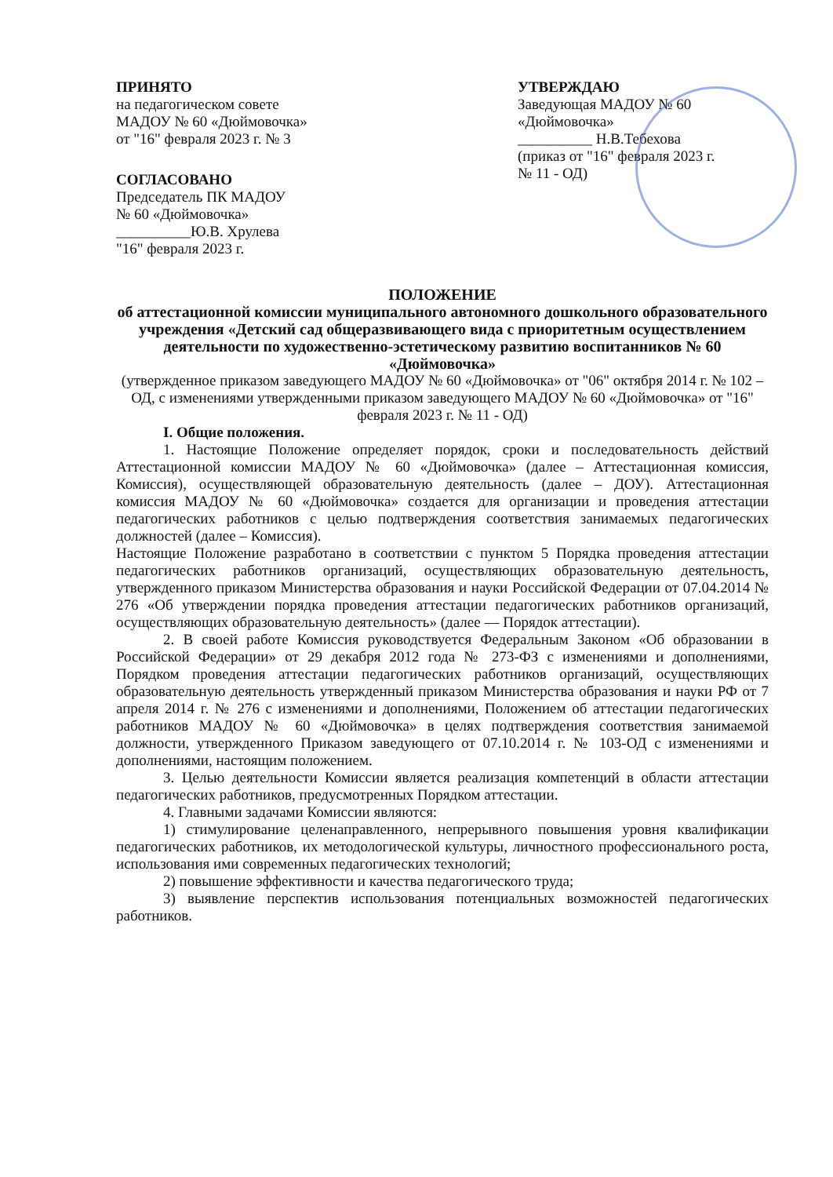ПРИНЯТО
на педагогическом совете
МАДОУ № 60 «Дюймовочка»
от "16" февраля 2023 г. № 3
СОГЛАСОВАНО
Председатель ПК МАДОУ
№ 60 «Дюймовочка»
__________Ю.В. Хрулева
"16" февраля 2023 г.
УТВЕРЖДАЮ
Заведующая МАДОУ № 60
«Дюймовочка»
__________ Н.В.Тебехова
(приказ от "16" февраля 2023 г.
№ 11 - ОД)
ПОЛОЖЕНИЕ
об аттестационной комиссии муниципального автономного дошкольного образовательного учреждения «Детский сад общеразвивающего вида с приоритетным осуществлением деятельности по художественно-эстетическому развитию воспитанников № 60 «Дюймовочка»
(утвержденное приказом заведующего МАДОУ № 60 «Дюймовочка» от "06" октября 2014 г. № 102 – ОД, с изменениями утвержденными приказом заведующего МАДОУ № 60 «Дюймовочка» от "16" февраля 2023 г. № 11 - ОД)
I. Общие положения.
1. Настоящие Положение определяет порядок, сроки и последовательность действий Аттестационной комиссии МАДОУ № 60 «Дюймовочка» (далее – Аттестационная комиссия, Комиссия), осуществляющей образовательную деятельность (далее – ДОУ). Аттестационная комиссия МАДОУ № 60 «Дюймовочка» создается для организации и проведения аттестации педагогических работников с целью подтверждения соответствия занимаемых педагогических должностей (далее – Комиссия).
Настоящие Положение разработано в соответствии с пунктом 5 Порядка проведения аттестации педагогических работников организаций, осуществляющих образовательную деятельность, утвержденного приказом Министерства образования и науки Российской Федерации от 07.04.2014 № 276 «Об утверждении порядка проведения аттестации педагогических работников организаций, осуществляющих образовательную деятельность» (далее — Порядок аттестации).
2. В своей работе Комиссия руководствуется Федеральным Законом «Об образовании в Российской Федерации» от 29 декабря 2012 года № 273-ФЗ с изменениями и дополнениями, Порядком проведения аттестации педагогических работников организаций, осуществляющих образовательную деятельность утвержденный приказом Министерства образования и науки РФ от 7 апреля 2014 г. № 276 с изменениями и дополнениями, Положением об аттестации педагогических работников МАДОУ № 60 «Дюймовочка» в целях подтверждения соответствия занимаемой должности, утвержденного Приказом заведующего от 07.10.2014 г. № 103-ОД с изменениями и дополнениями, настоящим положением.
3. Целью деятельности Комиссии является реализация компетенций в области аттестации педагогических работников, предусмотренных Порядком аттестации.
4. Главными задачами Комиссии являются:
1) стимулирование целенаправленного, непрерывного повышения уровня квалификации педагогических работников, их методологической культуры, личностного профессионального роста, использования ими современных педагогических технологий;
2) повышение эффективности и качества педагогического труда;
3) выявление перспектив использования потенциальных возможностей педагогических работников.